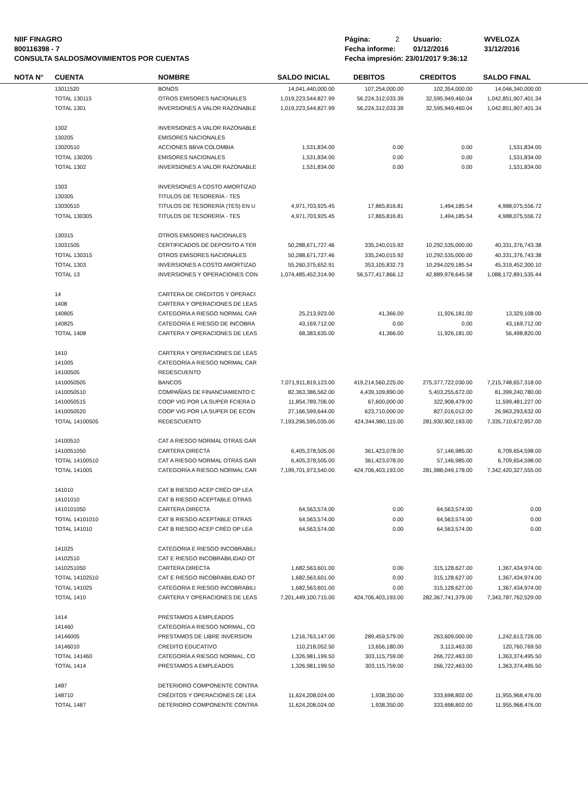NIIF FINAGRO
800116398 - 7
CONSULTA SALDOS/MOVIMIENTOS POR CUENTAS
Página: 2 Usuario: WVELOZA
Fecha informe: 01/12/2016 31/12/2016
Fecha impresión: 23/01/2017 9:36:12
| | NOTA N° | CUENTA | NOMBRE | SALDO INICIAL | DEBITOS | CREDITOS | SALDO FINAL | |
| --- | --- | --- | --- | --- | --- | --- | --- | --- |
| | | 13011520 | BONOS | 14,041,440,000.00 | 107,254,000.00 | 102,354,000.00 | 14,046,340,000.00 | |
| | | TOTAL 130115 | OTROS EMISORES NACIONALES | 1,019,223,544,827.99 | 56,224,312,033.39 | 32,595,949,460.04 | 1,042,851,907,401.34 | |
| | | TOTAL 1301 | INVERSIONES A VALOR RAZONABLE | 1,019,223,544,827.99 | 56,224,312,033.39 | 32,595,949,460.04 | 1,042,851,907,401.34 | |
| | | 1302 | INVERSIONES A VALOR RAZONABLE | | | | | |
| | | 130205 | EMISORES NACIONALES | | | | | |
| | | 13020510 | ACCIONES BBVA COLOMBIA | 1,531,834.00 | 0.00 | 0.00 | 1,531,834.00 | |
| | | TOTAL 130205 | EMISORES NACIONALES | 1,531,834.00 | 0.00 | 0.00 | 1,531,834.00 | |
| | | TOTAL 1302 | INVERSIONES A VALOR RAZONABLE | 1,531,834.00 | 0.00 | 0.00 | 1,531,834.00 | |
| | | 1303 | INVERSIONES A COSTO AMORTIZAD | | | | | |
| | | 130305 | TITULOS DE TESORERÍA - TES | | | | | |
| | | 13030510 | TITULOS DE TESORERÍA (TES) EN U | 4,971,703,925.45 | 17,865,816.81 | 1,494,185.54 | 4,988,075,556.72 | |
| | | TOTAL 130305 | TITULOS DE TESORERÍA - TES | 4,971,703,925.45 | 17,865,816.81 | 1,494,185.54 | 4,988,075,556.72 | |
| | | 130315 | OTROS EMISORES NACIONALES | | | | | |
| | | 13031505 | CERTIFICADOS DE DEPOSITO A TER | 50,288,671,727.46 | 335,240,015.92 | 10,292,535,000.00 | 40,331,376,743.38 | |
| | | TOTAL 130315 | OTROS EMISORES NACIONALES | 50,288,671,727.46 | 335,240,015.92 | 10,292,535,000.00 | 40,331,376,743.38 | |
| | | TOTAL 1303 | INVERSIONES A COSTO AMORTIZAD | 55,260,375,652.91 | 353,105,832.73 | 10,294,029,185.54 | 45,319,452,300.10 | |
| | | TOTAL 13 | INVERSIONES Y OPERACIONES CON | 1,074,485,452,314.90 | 56,577,417,866.12 | 42,889,978,645.58 | 1,088,172,891,535.44 | |
| | | 14 | CARTERA DE CRÉDITOS Y OPERACI | | | | | |
| | | 1408 | CARTERA Y OPERACIONES DE LEAS | | | | | |
| | | 140805 | CATEGORÍA A RIESGO NORMAL CAR | 25,213,923.00 | 41,366.00 | 11,926,181.00 | 13,329,108.00 | |
| | | 140825 | CATEGORÍA E RIESGO DE INCOBRA | 43,169,712.00 | 0.00 | 0.00 | 43,169,712.00 | |
| | | TOTAL 1408 | CARTERA Y OPERACIONES DE LEAS | 68,383,635.00 | 41,366.00 | 11,926,181.00 | 56,498,820.00 | |
| | | 1410 | CARTERA Y OPERACIONES DE LEAS | | | | | |
| | | 141005 | CATEGORÍA A RIESGO NORMAL CAR | | | | | |
| | | 14100505 | REDESCUENTO | | | | | |
| | | 1410050505 | BANCOS | 7,071,911,819,123.00 | 419,214,560,225.00 | 275,377,722,030.00 | 7,215,748,657,318.00 | |
| | | 1410050510 | COMPAÑÍAS DE FINANCIAMIENTO C | 82,363,386,562.00 | 4,439,109,890.00 | 5,403,255,672.00 | 81,399,240,780.00 | |
| | | 1410050515 | COOP VIG POR LA SUPER FCIERA D | 11,854,789,706.00 | 67,600,000.00 | 322,908,479.00 | 11,599,481,227.00 | |
| | | 1410050520 | COOP VIG POR LA SUPER DE ECON | 27,166,599,644.00 | 623,710,000.00 | 827,016,012.00 | 26,963,293,632.00 | |
| | | TOTAL 14100505 | REDESCUENTO | 7,193,296,595,035.00 | 424,344,980,115.00 | 281,930,902,193.00 | 7,335,710,672,957.00 | |
| | | 14100510 | CAT A RIESGO NORMAL OTRAS GAR | | | | | |
| | | 1410051050 | CARTERA DIRECTA | 6,405,378,505.00 | 361,423,078.00 | 57,146,985.00 | 6,709,654,598.00 | |
| | | TOTAL 14100510 | CAT A RIESGO NORMAL OTRAS GAR | 6,405,378,505.00 | 361,423,078.00 | 57,146,985.00 | 6,709,654,598.00 | |
| | | TOTAL 141005 | CATEGORÍA A RIESGO NORMAL CAR | 7,199,701,973,540.00 | 424,706,403,193.00 | 281,988,049,178.00 | 7,342,420,327,555.00 | |
| | | 141010 | CAT B RIESGO ACEP CRÉD OP LEA | | | | | |
| | | 14101010 | CAT B RIESGO ACEPTABLE OTRAS | | | | | |
| | | 1410101050 | CARTERA DIRECTA | 64,563,574.00 | 0.00 | 64,563,574.00 | 0.00 | |
| | | TOTAL 14101010 | CAT B RIESGO ACEPTABLE OTRAS | 64,563,574.00 | 0.00 | 64,563,574.00 | 0.00 | |
| | | TOTAL 141010 | CAT B RIESGO ACEP CRÉD OP LEA | 64,563,574.00 | 0.00 | 64,563,574.00 | 0.00 | |
| | | 141025 | CATEGORIA E RIESGO INCOBRABILI | | | | | |
| | | 14102510 | CAT E RIESGO INCOBRABILIDAD OT | | | | | |
| | | 1410251050 | CARTERA DIRECTA | 1,682,563,601.00 | 0.00 | 315,128,627.00 | 1,367,434,974.00 | |
| | | TOTAL 14102510 | CAT E RIESGO INCOBRABILIDAD OT | 1,682,563,601.00 | 0.00 | 315,128,627.00 | 1,367,434,974.00 | |
| | | TOTAL 141025 | CATEGORIA E RIESGO INCOBRABILI | 1,682,563,601.00 | 0.00 | 315,128,627.00 | 1,367,434,974.00 | |
| | | TOTAL 1410 | CARTERA Y OPERACIONES DE LEAS | 7,201,449,100,715.00 | 424,706,403,193.00 | 282,367,741,379.00 | 7,343,787,762,529.00 | |
| | | 1414 | PRÉSTAMOS A EMPLEADOS | | | | | |
| | | 141460 | CATEGORÍA A RIESGO NORMAL, CO | | | | | |
| | | 14146005 | PRESTAMOS DE LIBRE INVERSION | 1,216,763,147.00 | 289,459,579.00 | 263,609,000.00 | 1,242,613,726.00 | |
| | | 14146010 | CREDITO EDUCATIVO | 110,218,052.50 | 13,656,180.00 | 3,113,463.00 | 120,760,769.50 | |
| | | TOTAL 141460 | CATEGORÍA A RIESGO NORMAL, CO | 1,326,981,199.50 | 303,115,759.00 | 266,722,463.00 | 1,363,374,495.50 | |
| | | TOTAL 1414 | PRÉSTAMOS A EMPLEADOS | 1,326,981,199.50 | 303,115,759.00 | 266,722,463.00 | 1,363,374,495.50 | |
| | | 1487 | DETERIORO COMPONENTE CONTRA | | | | | |
| | | 148710 | CRÉDITOS Y OPERACIONES DE LEA | 11,624,208,024.00 | 1,938,350.00 | 333,698,802.00 | 11,955,968,476.00 | |
| | | TOTAL 1487 | DETERIORO COMPONENTE CONTRA | 11,624,208,024.00 | 1,938,350.00 | 333,698,802.00 | 11,955,968,476.00 | |